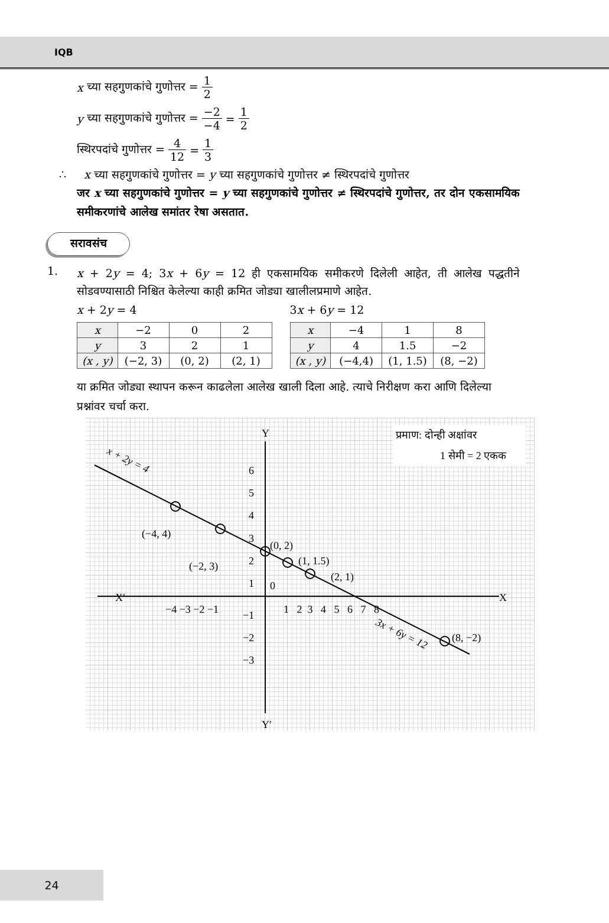IQB
x च्या सहगुणकांचे गुणोत्तर = 1 2
y च्या सहगुणकांचे गुणोत्तर = −2 −4 = 1 2
स्थिरपदांचे गुणोत्तर = 4 12 = 1 3
∴ x च्या सहगुणकांचे गुणोत्तर = y च्या सहगुणकांचे गुणोत्तर ≠ स्थिरपदांचे गुणोत्तर
जर x च्या सहगुणकांचे गुणोत्तर = y च्या सहगुणकांचे गुणोत्तर ≠ स्थिरपदांचे गुणोत्तर, तर दोन एकसामयिक समीकरणांचे आलेख समांतर रेषा असतात.
सरावसंच
1.
x + 2y = 4; 3x + 6y = 12 ही एकसामयिक समीकरणे दिलेली आहेत, ती आलेख पद्धतीने सोडवण्यासाठी निश्चित केलेल्या काही क्रमित जोड्या खालीलप्रमाणे आहेत.
x + 2y = 4
| x | −2 | 0 | 2 |
| y | 3 | 2 | 1 |
| (x , y) | (−2, 3) | (0, 2) | (2, 1) |
3x + 6y = 12
| x | −4 | 1 | 8 |
| y | 4 | 1.5 | −2 |
| (x , y) | (−4,4) | (1, 1.5) | (8, −2) |
या क्रमित जोड्या स्थापन करून काढलेला आलेख खाली दिला आहे. त्याचे निरीक्षण करा आणि दिलेल्या प्रश्नांवर चर्चा करा.
प्रमाण: दोन्ही अक्षांवर
1 सेमी = 2 एकक
Y
Y′
X′
X
x + 2y = 4
3x + 6y = 12
(−4, 4)
(−2, 3)
(0, 2)
(1, 1.5)
(2, 1)
(8, −2)
−4 −3 −2 −1
1 2 3 4 5 6 7 8
6
5
4
3
2
1
0
−1
−2
−3
24